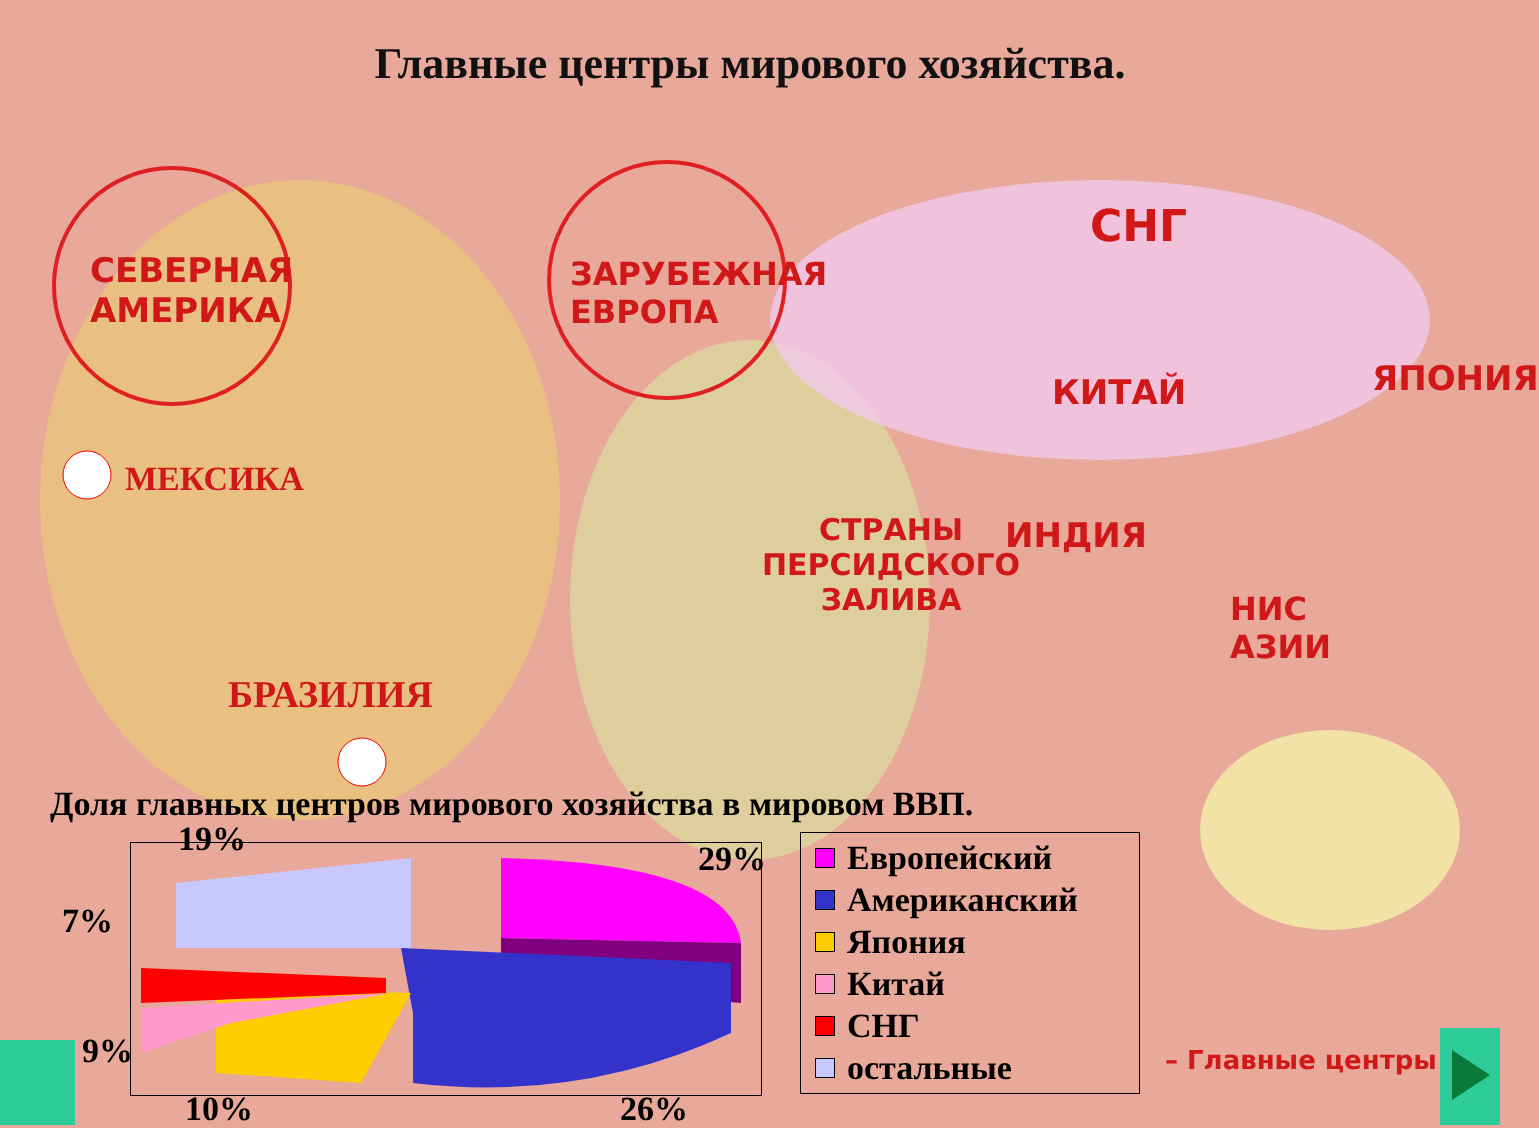Главные центры мирового хозяйства.
СЕВЕРНАЯ
АМЕРИКА
ЗАРУБЕЖНАЯ
ЕВРОПА
СНГ
ЯПОНИЯ
КИТАЙ
МЕКСИКА
СТРАНЫ
ПЕРСИДСКОГО
ЗАЛИВА
ИНДИЯ
НИС
АЗИИ
БРАЗИЛИЯ
– Главные центры
Доля главных центров мирового хозяйства в мировом ВВП.
19% 29%
7%
9%
10% 26%
Европейский
Американский
Япония
Китай
СНГ
остальные